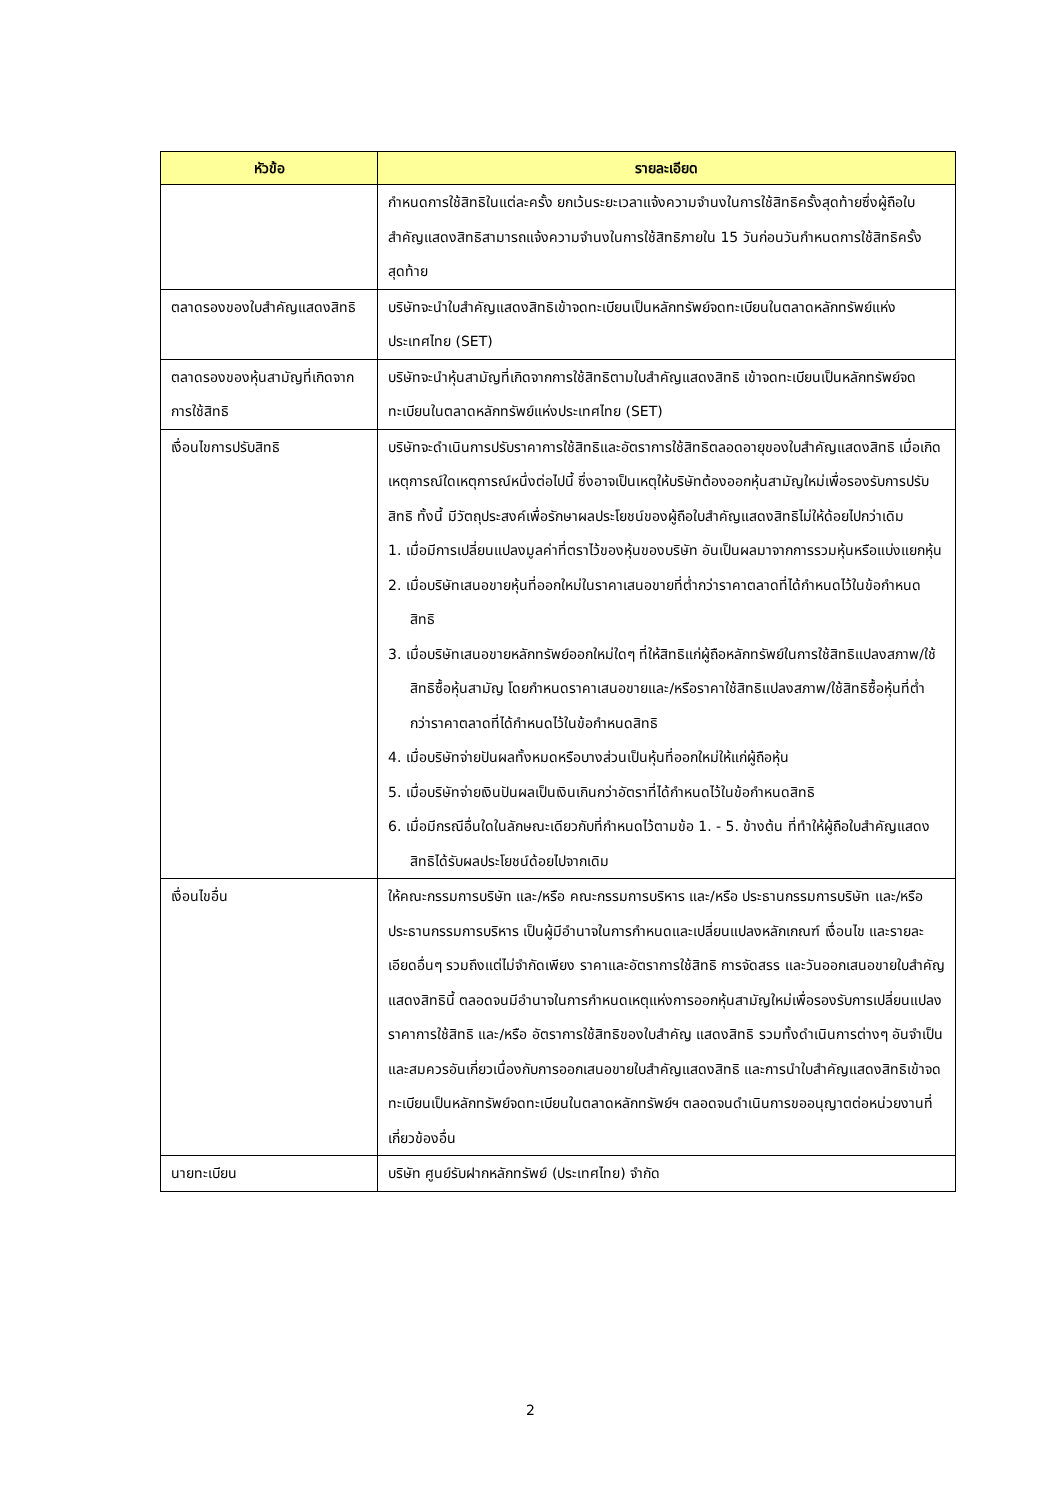| หัวข้อ | รายละเอียด |
| --- | --- |
| | กำหนดการใช้สิทธิในแต่ละครั้ง ยกเว้นระยะเวลาแจ้งความจำนงในการใช้สิทธิครั้งสุดท้ายซึ่งผู้ถือใบสำคัญแสดงสิทธิสามารถแจ้งความจำนงในการใช้สิทธิภายใน 15 วันก่อนวันกำหนดการใช้สิทธิครั้งสุดท้าย |
| ตลาดรองของใบสำคัญแสดงสิทธิ | บริษัทจะนำใบสำคัญแสดงสิทธิเข้าจดทะเบียนเป็นหลักทรัพย์จดทะเบียนในตลาดหลักทรัพย์แห่งประเทศไทย (SET) |
| ตลาดรองของหุ้นสามัญที่เกิดจากการใช้สิทธิ | บริษัทจะนำหุ้นสามัญที่เกิดจากการใช้สิทธิตามใบสำคัญแสดงสิทธิ เข้าจดทะเบียนเป็นหลักทรัพย์จดทะเบียนในตลาดหลักทรัพย์แห่งประเทศไทย (SET) |
| เงื่อนไขการปรับสิทธิ | บริษัทจะดำเนินการปรับราคาการใช้สิทธิและอัตราการใช้สิทธิตลอดอายุของใบสำคัญแสดงสิทธิ เมื่อเกิดเหตุการณ์ใดเหตุการณ์หนึ่งต่อไปนี้ ซึ่งอาจเป็นเหตุให้บริษัทต้องออกหุ้นสามัญใหม่เพื่อรองรับการปรับสิทธิ ทั้งนี้ มีวัตถุประสงค์เพื่อรักษาผลประโยชน์ของผู้ถือใบสำคัญแสดงสิทธิไม่ให้ด้อยไปกว่าเดิม 1. เมื่อมีการเปลี่ยนแปลงมูลค่าที่ตราไว้ของหุ้นของบริษัท อันเป็นผลมาจากการรวมหุ้นหรือแบ่งแยกหุ้น 2. เมื่อบริษัทเสนอขายหุ้นที่ออกใหม่ในราคาเสนอขายที่ต่ำกว่าราคาตลาดที่ได้กำหนดไว้ในข้อกำหนดสิทธิ 3. เมื่อบริษัทเสนอขายหลักทรัพย์ออกใหม่ใดๆ ที่ให้สิทธิแก่ผู้ถือหลักทรัพย์ในการใช้สิทธิแปลงสภาพ/ใช้สิทธิซื้อหุ้นสามัญ โดยกำหนดราคาเสนอขายและ/หรือราคาใช้สิทธิแปลงสภาพ/ใช้สิทธิซื้อหุ้นที่ต่ำกว่าราคาตลาดที่ได้กำหนดไว้ในข้อกำหนดสิทธิ 4. เมื่อบริษัทจ่ายปันผลทั้งหมดหรือบางส่วนเป็นหุ้นที่ออกใหม่ให้แก่ผู้ถือหุ้น 5. เมื่อบริษัทจ่ายเงินปันผลเป็นเงินเกินกว่าอัตราที่ได้กำหนดไว้ในข้อกำหนดสิทธิ 6. เมื่อมีกรณีอื่นใดในลักษณะเดียวกับที่กำหนดไว้ตามข้อ 1. - 5. ข้างต้น ที่ทำให้ผู้ถือใบสำคัญแสดงสิทธิได้รับผลประโยชน์ด้อยไปจากเดิม |
| เงื่อนไขอื่น | ให้คณะกรรมการบริษัท และ/หรือ คณะกรรมการบริหาร และ/หรือ ประธานกรรมการบริษัท และ/หรือ ประธานกรรมการบริหาร เป็นผู้มีอำนาจในการกำหนดและเปลี่ยนแปลงหลักเกณฑ์ เงื่อนไข และรายละเอียดอื่นๆ รวมถึงแต่ไม่จำกัดเพียง ราคาและอัตราการใช้สิทธิ การจัดสรร และวันออกเสนอขายใบสำคัญแสดงสิทธินี้ ตลอดจนมีอำนาจในการกำหนดเหตุแห่งการออกหุ้นสามัญใหม่เพื่อรองรับการเปลี่ยนแปลงราคาการใช้สิทธิ และ/หรือ อัตราการใช้สิทธิของใบสำคัญ แสดงสิทธิ รวมทั้งดำเนินการต่างๆ อันจำเป็นและสมควรอันเกี่ยวเนื่องกับการออกเสนอขายใบสำคัญแสดงสิทธิ และการนำใบสำคัญแสดงสิทธิเข้าจดทะเบียนเป็นหลักทรัพย์จดทะเบียนในตลาดหลักทรัพย์ฯ ตลอดจนดำเนินการขออนุญาตต่อหน่วยงานที่เกี่ยวข้องอื่น |
| นายทะเบียน | บริษัท ศูนย์รับฝากหลักทรัพย์ (ประเทศไทย) จำกัด |
2